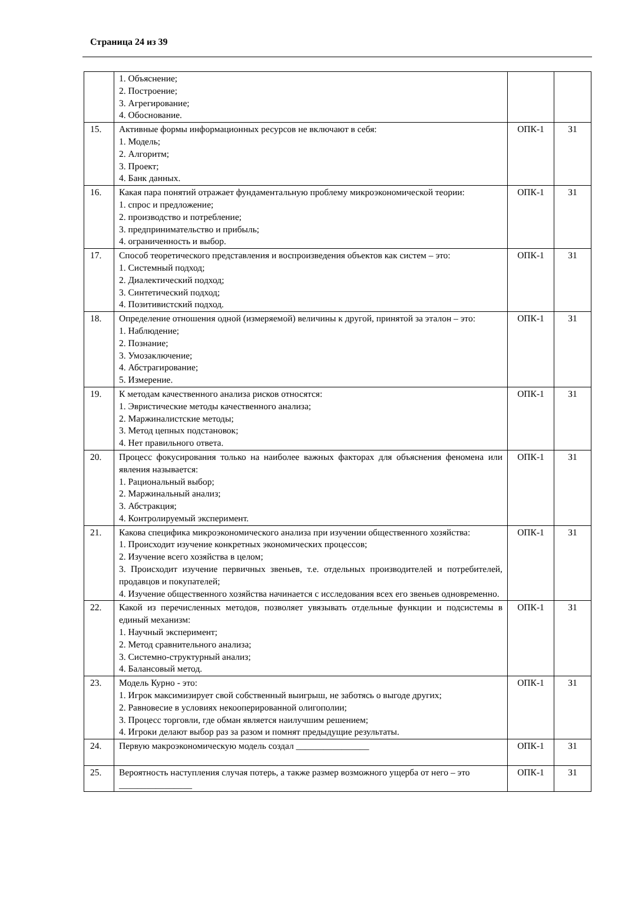Страница 24 из 39
| | 1. Объяснение; 2. Построение; 3. Агрегирование; 4. Обоснование. | | |
| 15. | Активные формы информационных ресурсов не включают в себя: 1. Модель; 2. Алгоритм; 3. Проект; 4. Банк данных. | ОПК-1 | З1 |
| 16. | Какая пара понятий отражает фундаментальную проблему микроэкономической теории: 1. спрос и предложение; 2. производство и потребление; 3. предпринимательство и прибыль; 4. ограниченность и выбор. | ОПК-1 | З1 |
| 17. | Способ теоретического представления и воспроизведения объектов как систем – это: 1. Системный подход; 2. Диалектический подход; 3. Синтетический подход; 4. Позитивистский подход. | ОПК-1 | З1 |
| 18. | Определение отношения одной (измеряемой) величины к другой, принятой за эталон – это: 1. Наблюдение; 2. Познание; 3. Умозаключение; 4. Абстрагирование; 5. Измерение. | ОПК-1 | З1 |
| 19. | К методам качественного анализа рисков относятся: 1. Эвристические методы качественного анализа; 2. Маржиналистские методы; 3. Метод цепных подстановок; 4. Нет правильного ответа. | ОПК-1 | З1 |
| 20. | Процесс фокусирования только на наиболее важных факторах для объяснения феномена или явления называется: 1. Рациональный выбор; 2. Маржинальный анализ; 3. Абстракция; 4. Контролируемый эксперимент. | ОПК-1 | З1 |
| 21. | Какова специфика микроэкономического анализа при изучении общественного хозяйства: 1. Происходит изучение конкретных экономических процессов; 2. Изучение всего хозяйства в целом; 3. Происходит изучение первичных звеньев, т.е. отдельных производителей и потребителей, продавцов и покупателей; 4. Изучение общественного хозяйства начинается с исследования всех его звеньев одновременно. | ОПК-1 | З1 |
| 22. | Какой из перечисленных методов, позволяет увязывать отдельные функции и подсистемы в единый механизм: 1. Научный эксперимент; 2. Метод сравнительного анализа; 3. Системно-структурный анализ; 4. Балансовый метод. | ОПК-1 | З1 |
| 23. | Модель Курно - это: 1. Игрок максимизирует свой собственный выигрыш, не заботясь о выгоде других; 2. Равновесие в условиях некооперированной олигополии; 3. Процесс торговли, где обман является наилучшим решением; 4. Игроки делают выбор раз за разом и помнят предыдущие результаты. | ОПК-1 | З1 |
| 24. | Первую макроэкономическую модель создал ________________ | ОПК-1 | З1 |
| 25. | Вероятность наступления случая потерь, а также размер возможного ущерба от него – это ________________ | ОПК-1 | З1 |